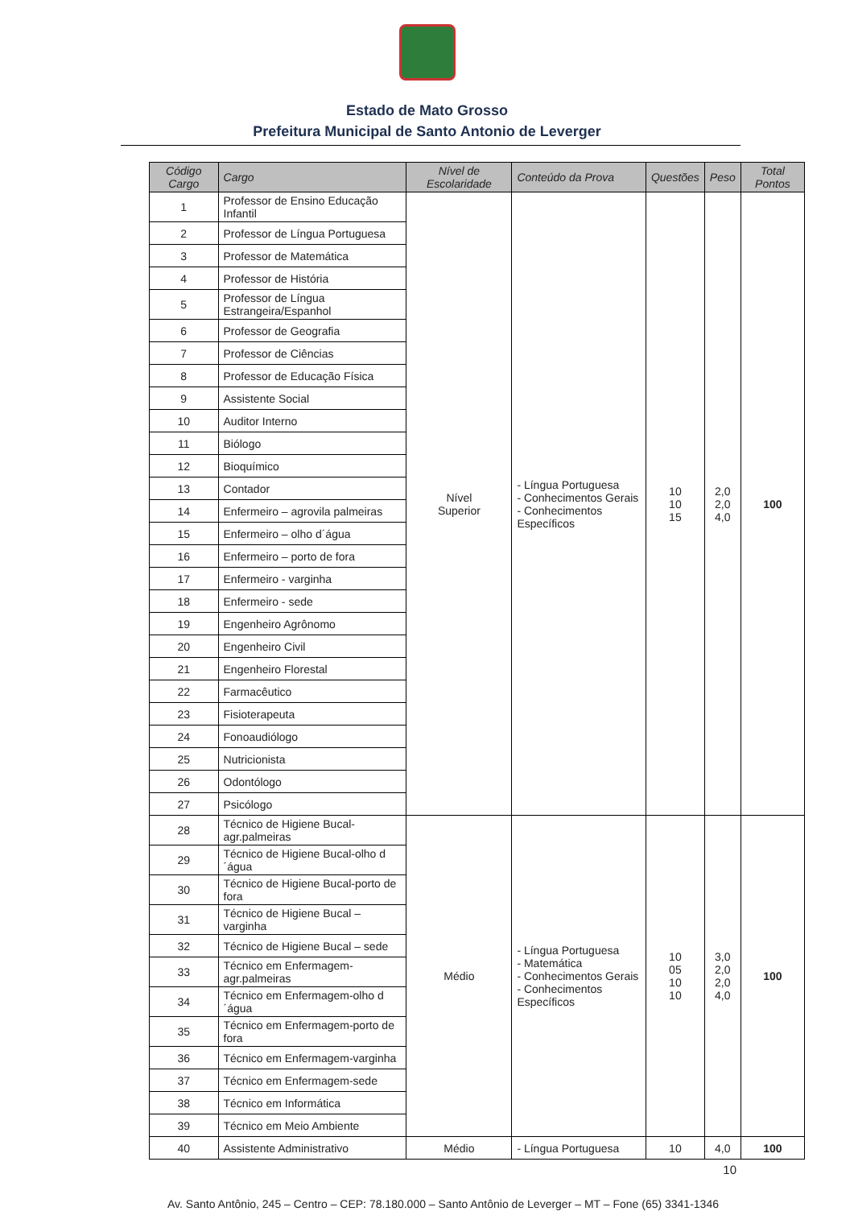Estado de Mato Grosso
Prefeitura Municipal de Santo Antonio de Leverger
| Código Cargo | Cargo | Nível de Escolaridade | Conteúdo da Prova | Questões | Peso | Total Pontos |
| --- | --- | --- | --- | --- | --- | --- |
| 1 | Professor de Ensino Educação Infantil | Nível Superior | - Língua Portuguesa - Conhecimentos Gerais - Conhecimentos Específicos | 10 10 15 | 2,0 2,0 4,0 | 100 |
| 2 | Professor de Língua Portuguesa | | | | | |
| 3 | Professor de Matemática | | | | | |
| 4 | Professor de História | | | | | |
| 5 | Professor de Língua Estrangeira/Espanhol | | | | | |
| 6 | Professor de Geografia | | | | | |
| 7 | Professor de Ciências | | | | | |
| 8 | Professor de Educação Física | | | | | |
| 9 | Assistente Social | | | | | |
| 10 | Auditor Interno | | | | | |
| 11 | Biólogo | | | | | |
| 12 | Bioquímico | | | | | |
| 13 | Contador | | | | | |
| 14 | Enfermeiro – agrovila palmeiras | | | | | |
| 15 | Enfermeiro – olho d´água | | | | | |
| 16 | Enfermeiro – porto de fora | | | | | |
| 17 | Enfermeiro - varginha | | | | | |
| 18 | Enfermeiro - sede | | | | | |
| 19 | Engenheiro Agrônomo | | | | | |
| 20 | Engenheiro Civil | | | | | |
| 21 | Engenheiro Florestal | | | | | |
| 22 | Farmacêutico | | | | | |
| 23 | Fisioterapeuta | | | | | |
| 24 | Fonoaudiólogo | | | | | |
| 25 | Nutricionista | | | | | |
| 26 | Odontólogo | | | | | |
| 27 | Psicólogo | | | | | |
| 28 | Técnico de Higiene Bucal-agr.palmeiras | Médio | - Língua Portuguesa - Matemática - Conhecimentos Gerais - Conhecimentos Específicos | 10 05 10 10 | 3,0 2,0 2,0 4,0 | 100 |
| 29 | Técnico de Higiene Bucal-olho d´água | | | | | |
| 30 | Técnico de Higiene Bucal-porto de fora | | | | | |
| 31 | Técnico de Higiene Bucal – varginha | | | | | |
| 32 | Técnico de Higiene Bucal – sede | | | | | |
| 33 | Técnico em Enfermagem-agr.palmeiras | | | | | |
| 34 | Técnico em Enfermagem-olho d´água | | | | | |
| 35 | Técnico em Enfermagem-porto de fora | | | | | |
| 36 | Técnico em Enfermagem-varginha | | | | | |
| 37 | Técnico em Enfermagem-sede | | | | | |
| 38 | Técnico em Informática | | | | | |
| 39 | Técnico em Meio Ambiente | | | | | |
| 40 | Assistente Administrativo | Médio | - Língua Portuguesa | 10 | 4,0 | 100 |
10
Av. Santo Antônio, 245 – Centro – CEP: 78.180.000 – Santo Antônio de Leverger – MT – Fone (65) 3341-1346